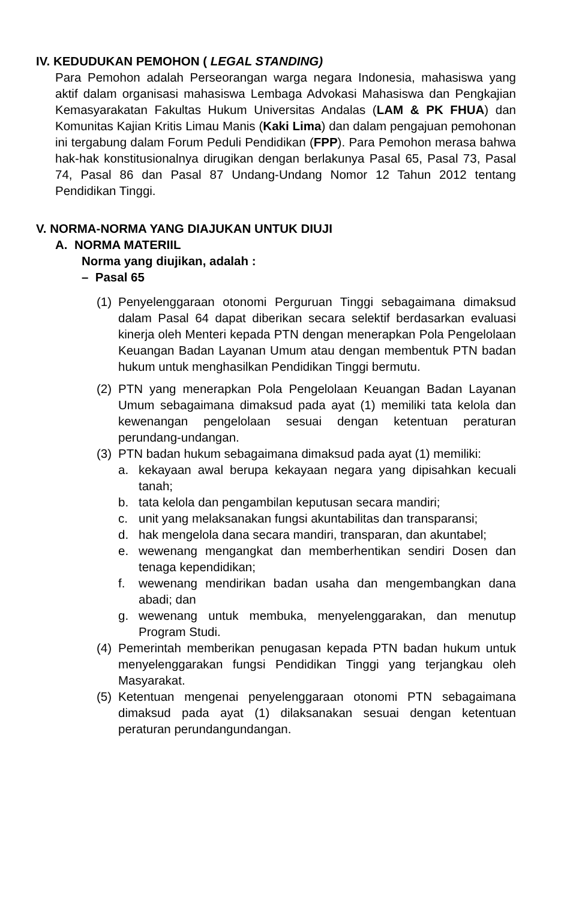IV. KEDUDUKAN PEMOHON ( LEGAL STANDING)
Para Pemohon adalah Perseorangan warga negara Indonesia, mahasiswa yang aktif dalam organisasi mahasiswa Lembaga Advokasi Mahasiswa dan Pengkajian Kemasyarakatan Fakultas Hukum Universitas Andalas (LAM & PK FHUA) dan Komunitas Kajian Kritis Limau Manis (Kaki Lima) dan dalam pengajuan pemohonan ini tergabung dalam Forum Peduli Pendidikan (FPP). Para Pemohon merasa bahwa hak-hak konstitusionalnya dirugikan dengan berlakunya Pasal 65, Pasal 73, Pasal 74, Pasal 86 dan Pasal 87 Undang-Undang Nomor 12 Tahun 2012 tentang Pendidikan Tinggi.
V. NORMA-NORMA YANG DIAJUKAN UNTUK DIUJI
A. NORMA MATERIIL
Norma yang diujikan, adalah :
– Pasal 65
(1) Penyelenggaraan otonomi Perguruan Tinggi sebagaimana dimaksud dalam Pasal 64 dapat diberikan secara selektif berdasarkan evaluasi kinerja oleh Menteri kepada PTN dengan menerapkan Pola Pengelolaan Keuangan Badan Layanan Umum atau dengan membentuk PTN badan hukum untuk menghasilkan Pendidikan Tinggi bermutu.
(2) PTN yang menerapkan Pola Pengelolaan Keuangan Badan Layanan Umum sebagaimana dimaksud pada ayat (1) memiliki tata kelola dan kewenangan pengelolaan sesuai dengan ketentuan peraturan perundang-undangan.
(3) PTN badan hukum sebagaimana dimaksud pada ayat (1) memiliki:
a. kekayaan awal berupa kekayaan negara yang dipisahkan kecuali tanah;
b. tata kelola dan pengambilan keputusan secara mandiri;
c. unit yang melaksanakan fungsi akuntabilitas dan transparansi;
d. hak mengelola dana secara mandiri, transparan, dan akuntabel;
e. wewenang mengangkat dan memberhentikan sendiri Dosen dan tenaga kependidikan;
f. wewenang mendirikan badan usaha dan mengembangkan dana abadi; dan
g. wewenang untuk membuka, menyelenggarakan, dan menutup Program Studi.
(4) Pemerintah memberikan penugasan kepada PTN badan hukum untuk menyelenggarakan fungsi Pendidikan Tinggi yang terjangkau oleh Masyarakat.
(5) Ketentuan mengenai penyelenggaraan otonomi PTN sebagaimana dimaksud pada ayat (1) dilaksanakan sesuai dengan ketentuan peraturan perundangundangan.